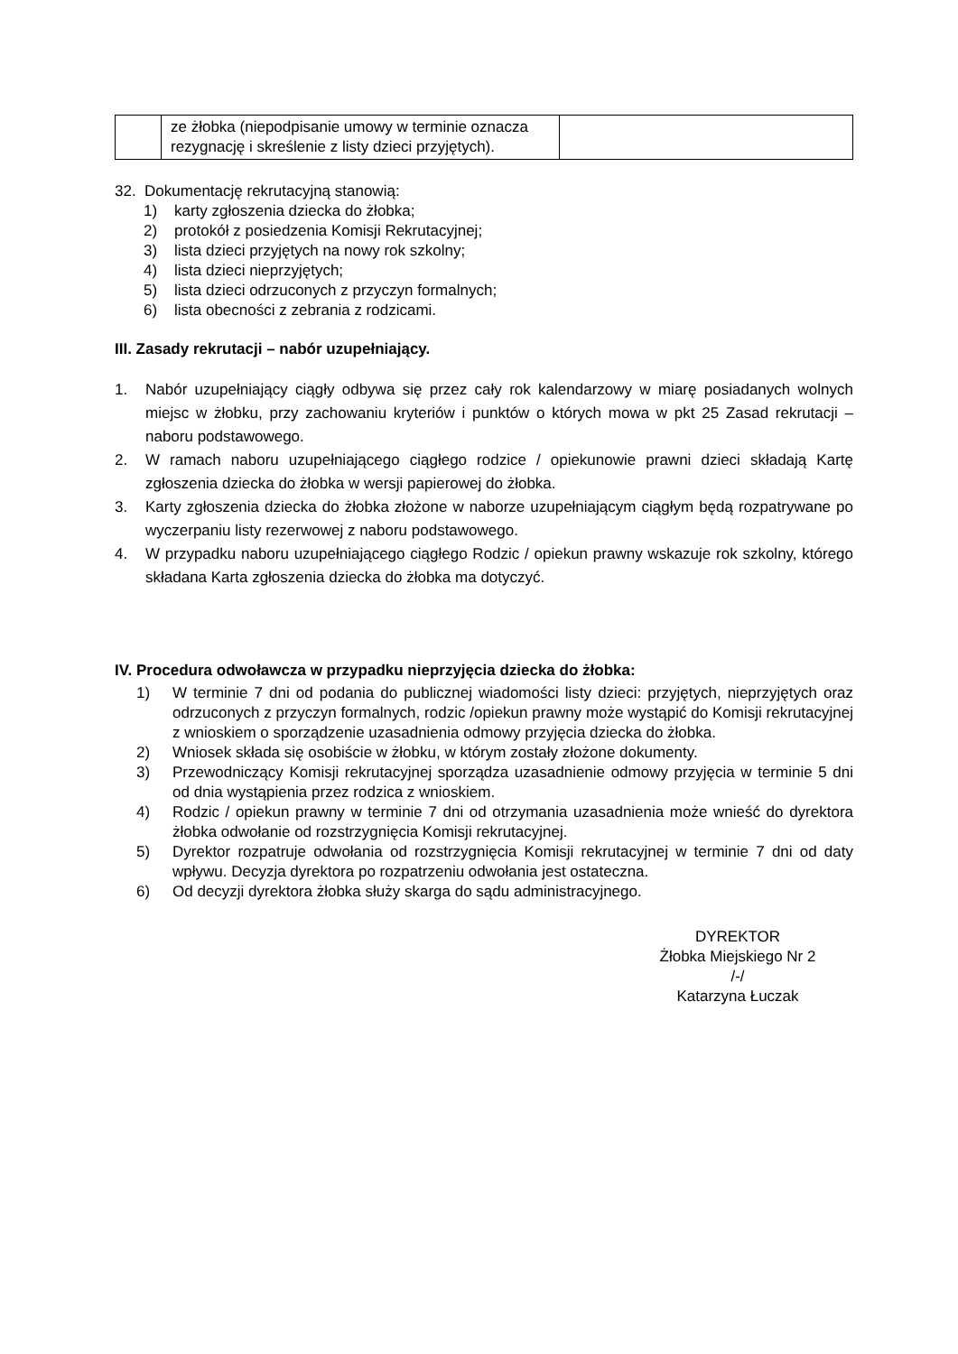| | ze żłobka (niepodpisanie umowy w terminie oznacza rezygnację i skreślenie z listy dzieci przyjętych). | |
32. Dokumentację rekrutacyjną stanowią:
1) karty zgłoszenia dziecka do żłobka;
2) protokół z posiedzenia Komisji Rekrutacyjnej;
3) lista dzieci przyjętych na nowy rok szkolny;
4) lista dzieci nieprzyjętych;
5) lista dzieci odrzuconych z przyczyn formalnych;
6) lista obecności z zebrania z rodzicami.
III. Zasady rekrutacji – nabór uzupełniający.
1. Nabór uzupełniający ciągły odbywa się przez cały rok kalendarzowy w miarę posiadanych wolnych miejsc w żłobku, przy zachowaniu kryteriów i punktów o których mowa w pkt 25 Zasad rekrutacji – naboru podstawowego.
2. W ramach naboru uzupełniającego ciągłego rodzice / opiekunowie prawni dzieci składają Kartę zgłoszenia dziecka do żłobka w wersji papierowej do żłobka.
3. Karty zgłoszenia dziecka do żłobka złożone w naborze uzupełniającym ciągłym będą rozpatrywane po wyczerpaniu listy rezerwowej z naboru podstawowego.
4. W przypadku naboru uzupełniającego ciągłego Rodzic / opiekun prawny wskazuje rok szkolny, którego składana Karta zgłoszenia dziecka do żłobka ma dotyczyć.
IV. Procedura odwoławcza w przypadku nieprzyjęcia dziecka do żłobka:
1) W terminie 7 dni od podania do publicznej wiadomości listy dzieci: przyjętych, nieprzyjętych oraz odrzuconych z przyczyn formalnych, rodzic /opiekun prawny może wystąpić do Komisji rekrutacyjnej z wnioskiem o sporządzenie uzasadnienia odmowy przyjęcia dziecka do żłobka.
2) Wniosek składa się osobiście w żłobku, w którym zostały złożone dokumenty.
3) Przewodniczący Komisji rekrutacyjnej sporządza uzasadnienie odmowy przyjęcia w terminie 5 dni od dnia wystąpienia przez rodzica z wnioskiem.
4) Rodzic / opiekun prawny w terminie 7 dni od otrzymania uzasadnienia może wnieść do dyrektora żłobka odwołanie od rozstrzygnięcia Komisji rekrutacyjnej.
5) Dyrektor rozpatruje odwołania od rozstrzygnięcia Komisji rekrutacyjnej w terminie 7 dni od daty wpływu. Decyzja dyrektora po rozpatrzeniu odwołania jest ostateczna.
6) Od decyzji dyrektora żłobka służy skarga do sądu administracyjnego.
DYREKTOR
Żłobka Miejskiego Nr 2
/-/
Katarzyna Łuczak